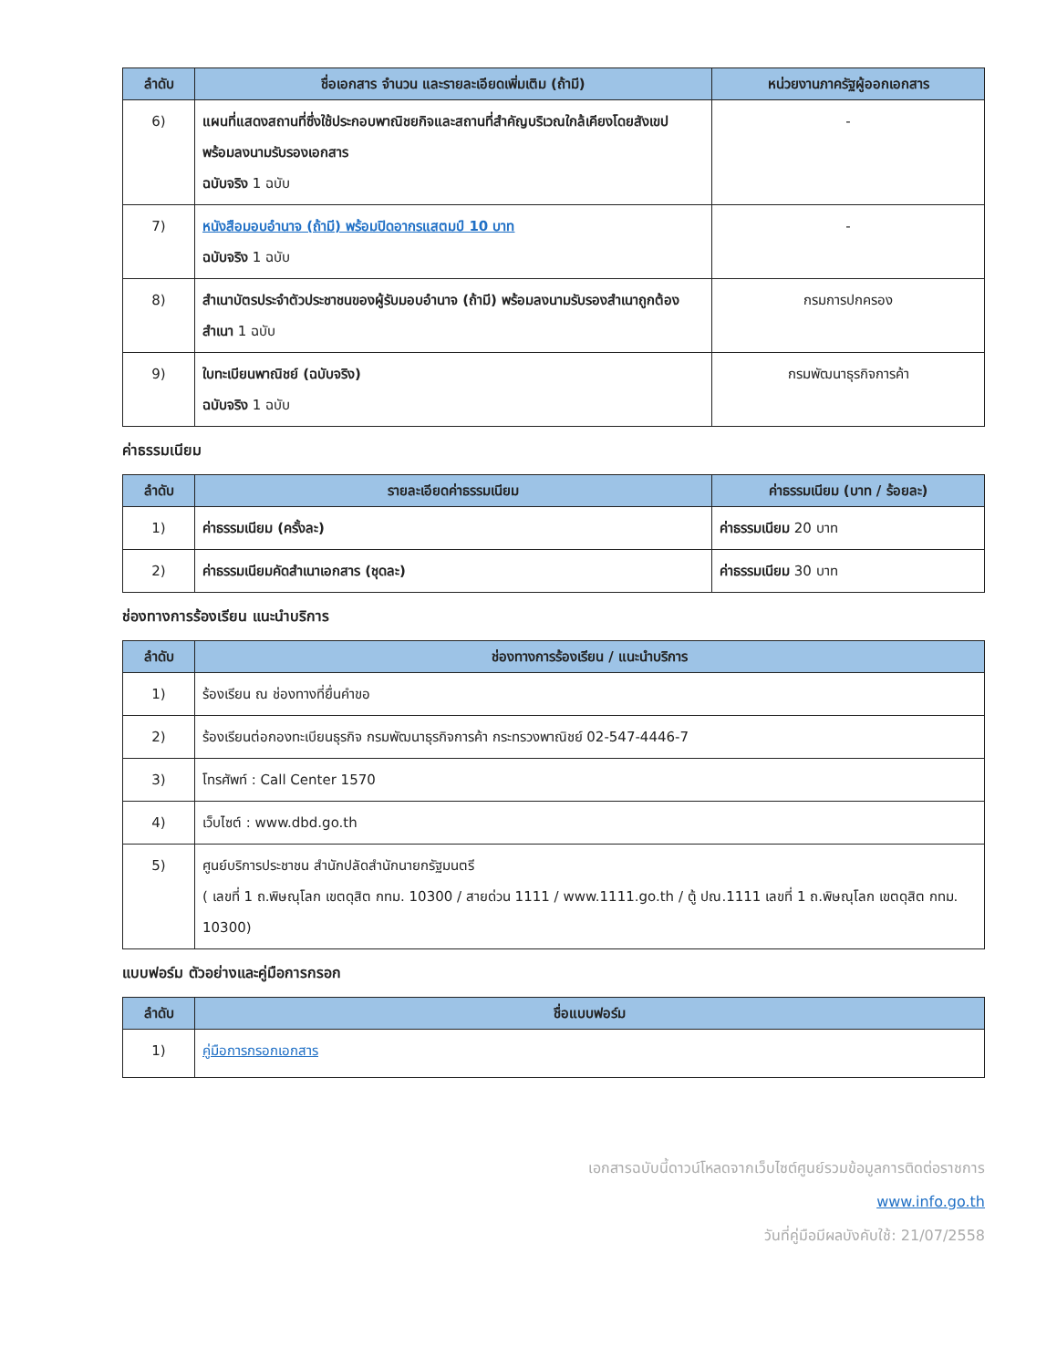| ลำดับ | ชื่อเอกสาร จำนวน และรายละเอียดเพิ่มเติม (ถ้ามี) | หน่วยงานภาครัฐผู้ออกเอกสาร |
| --- | --- | --- |
| 6) | แผนที่แสดงสถานที่ซึ่งใช้ประกอบพาณิชยกิจและสถานที่สำคัญบริเวณใกล้เคียงโดยสังเขป พร้อมลงนามรับรองเอกสาร ฉบับจริง 1 ฉบับ | - |
| 7) | หนังสือมอบอำนาจ (ถ้ามี) พร้อมปิดอากรแสตมป์ 10 บาท ฉบับจริง 1 ฉบับ | - |
| 8) | สำเนาบัตรประจำตัวประชาชนของผู้รับมอบอำนาจ (ถ้ามี) พร้อมลงนามรับรองสำเนาถูกต้อง สำเนา 1 ฉบับ | กรมการปกครอง |
| 9) | ใบทะเบียนพาณิชย์ (ฉบับจริง) ฉบับจริง 1 ฉบับ | กรมพัฒนาธุรกิจการค้า |
ค่าธรรมเนียม
| ลำดับ | รายละเอียดค่าธรรมเนียม | ค่าธรรมเนียม (บาท / ร้อยละ) |
| --- | --- | --- |
| 1) | ค่าธรรมเนียม (ครั้งละ) | ค่าธรรมเนียม 20 บาท |
| 2) | ค่าธรรมเนียมคัดสำเนาเอกสาร (ชุดละ) | ค่าธรรมเนียม 30 บาท |
ช่องทางการร้องเรียน แนะนำบริการ
| ลำดับ | ช่องทางการร้องเรียน / แนะนำบริการ |
| --- | --- |
| 1) | ร้องเรียน ณ ช่องทางที่ยื่นคำขอ |
| 2) | ร้องเรียนต่อกองทะเบียนธุรกิจ กรมพัฒนาธุรกิจการค้า กระทรวงพาณิชย์ 02-547-4446-7 |
| 3) | โทรศัพท์ : Call Center 1570 |
| 4) | เว็บไซต์ : www.dbd.go.th |
| 5) | ศูนย์บริการประชาชน สำนักปลัดสำนักนายกรัฐมนตรี ( เลขที่ 1 ถ.พิษณุโลก เขตดุสิต กทม. 10300 / สายด่วน 1111 / www.1111.go.th / ตู้ ปณ.1111 เลขที่ 1 ถ.พิษณุโลก เขตดุสิต กทม. 10300) |
แบบฟอร์ม ตัวอย่างและคู่มือการกรอก
| ลำดับ | ชื่อแบบฟอร์ม |
| --- | --- |
| 1) | คู่มือการกรอกเอกสาร |
เอกสารฉบับนี้ดาวน์โหลดจากเว็บไซต์ศูนย์รวมข้อมูลการติดต่อราชการ
www.info.go.th
วันที่คู่มือมีผลบังคับใช้: 21/07/2558